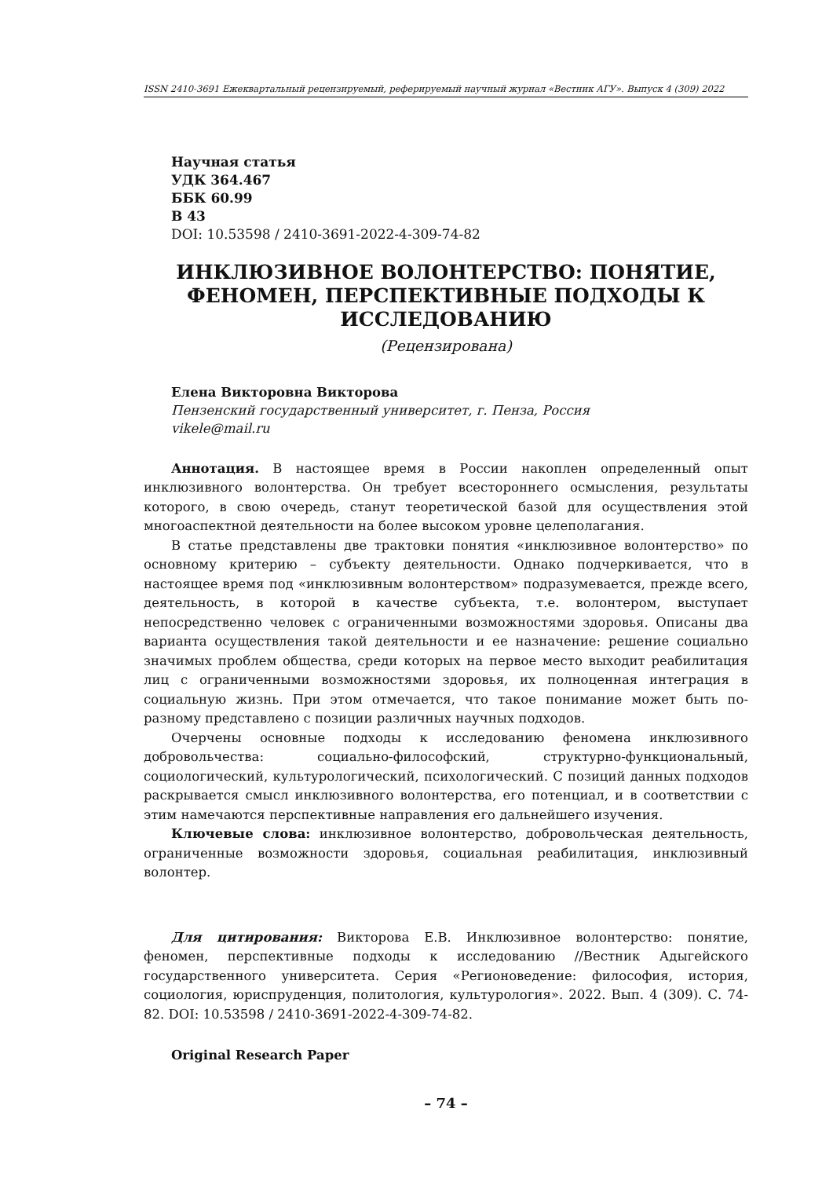ISSN 2410-3691 Ежеквартальный рецензируемый, реферируемый научный журнал «Вестник АГУ». Выпуск 4 (309) 2022
Научная статья
УДК 364.467
ББК 60.99
В 43
DOI: 10.53598 / 2410-3691-2022-4-309-74-82
ИНКЛЮЗИВНОЕ ВОЛОНТЕРСТВО: ПОНЯТИЕ,
ФЕНОМЕН, ПЕРСПЕКТИВНЫЕ ПОДХОДЫ К
ИССЛЕДОВАНИЮ
(Рецензирована)
Елена Викторовна Викторова
Пензенский государственный университет, г. Пенза, Россия
vikele@mail.ru
Аннотация. В настоящее время в России накоплен определенный опыт инклюзивного волонтерства. Он требует всестороннего осмысления, результаты которого, в свою очередь, станут теоретической базой для осуществления этой многоаспектной деятельности на более высоком уровне целеполагания.
В статье представлены две трактовки понятия «инклюзивное волонтерство» по основному критерию – субъекту деятельности. Однако подчеркивается, что в настоящее время под «инклюзивным волонтерством» подразумевается, прежде всего, деятельность, в которой в качестве субъекта, т.е. волонтером, выступает непосредственно человек с ограниченными возможностями здоровья. Описаны два варианта осуществления такой деятельности и ее назначение: решение социально значимых проблем общества, среди которых на первое место выходит реабилитация лиц с ограниченными возможностями здоровья, их полноценная интеграция в социальную жизнь. При этом отмечается, что такое понимание может быть по-разному представлено с позиции различных научных подходов.
Очерчены основные подходы к исследованию феномена инклюзивного добровольчества: социально-философский, структурно-функциональный, социологический, культурологический, психологический. С позиций данных подходов раскрывается смысл инклюзивного волонтерства, его потенциал, и в соответствии с этим намечаются перспективные направления его дальнейшего изучения.
Ключевые слова: инклюзивное волонтерство, добровольческая деятельность, ограниченные возможности здоровья, социальная реабилитация, инклюзивный волонтер.
Для цитирования: Викторова Е.В. Инклюзивное волонтерство: понятие, феномен, перспективные подходы к исследованию //Вестник Адыгейского государственного университета. Серия «Регионоведение: философия, история, социология, юриспруденция, политология, культурология». 2022. Вып. 4 (309). С. 74-82. DOI: 10.53598 / 2410-3691-2022-4-309-74-82.
Original Research Paper
– 74 –